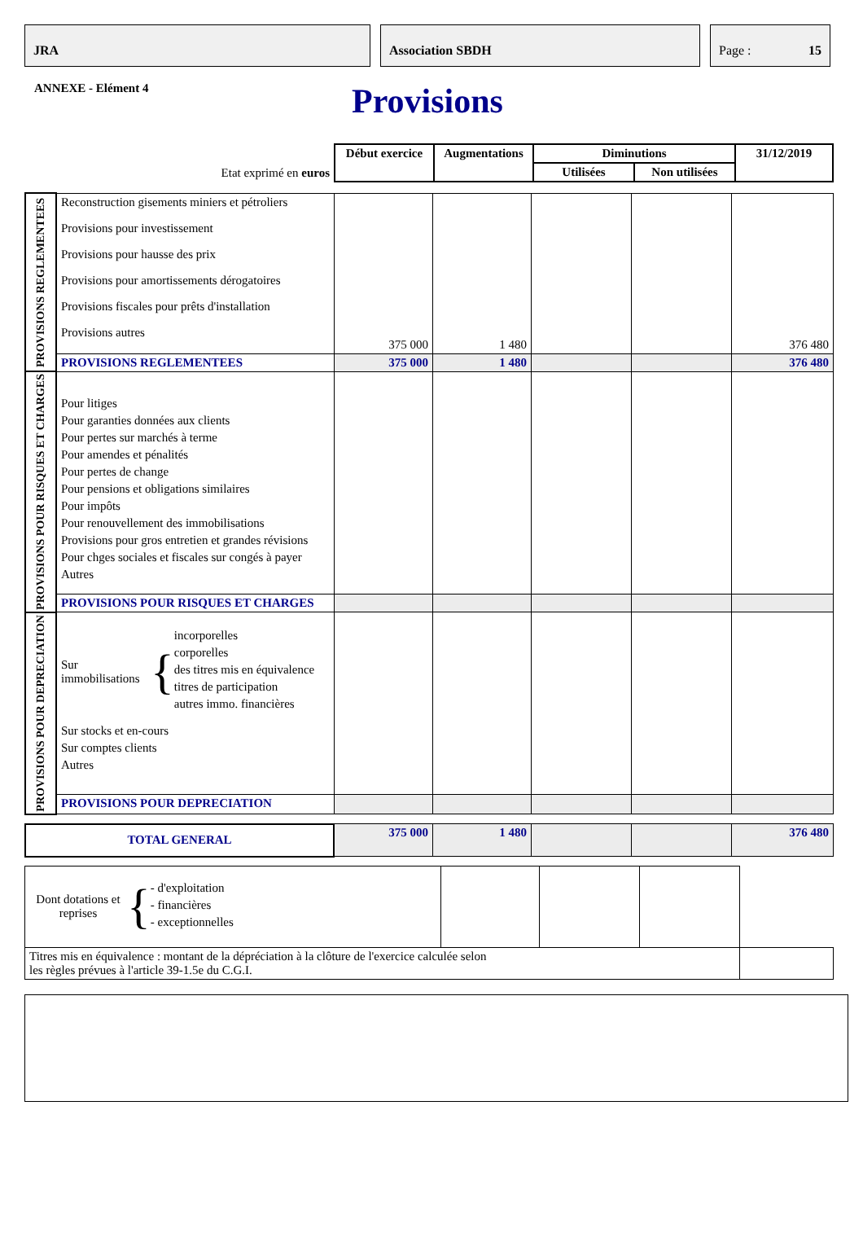JRA Association SBDH Page : 15
ANNEXE - Elément 4
Provisions
| Etat exprimé en euros | Début exercice | Augmentations | Diminutions | | 31/12/2019 |
| | | | Utilisées | Non utilisées | |
| PROVISIONS REGLEMENTEES | Reconstruction gisements miniers et pétroliers Provisions pour investissement Provisions pour hausse des prix Provisions pour amortissements dérogatoires Provisions fiscales pour prêts d'installation Provisions autres | 375 000 | 1 480 | | | 376 480 |
| | PROVISIONS REGLEMENTEES | 375 000 | 1 480 | | | 376 480 |
| PROVISIONS POUR RISQUES ET CHARGES | Pour litiges Pour garanties données aux clients Pour pertes sur marchés à terme Pour amendes et pénalités Pour pertes de change Pour pensions et obligations similaires Pour impôts Pour renouvellement des immobilisations Provisions pour gros entretien et grandes révisions Pour chges sociales et fiscales sur congés à payer Autres | | | | | |
| | PROVISIONS POUR RISQUES ET CHARGES | | | | | |
| PROVISIONS POUR DEPRECIATION | Sur immobilisations { incorporelles corporelles des titres mis en équivalence titres de participation autres immo. financières Sur stocks et en-cours Sur comptes clients Autres | | | | | |
| | PROVISIONS POUR DEPRECIATION | | | | | |
| TOTAL GENERAL | 375 000 | 1 480 | | | 376 480 |
| Dont dotations et reprises { - d'exploitation - financières - exceptionnelles | | | | |
| Titres mis en équivalence : montant de la dépréciation à la clôture de l'exercice calculée selon les règles prévues à l'article 39-1.5e du C.G.I. | | | | |